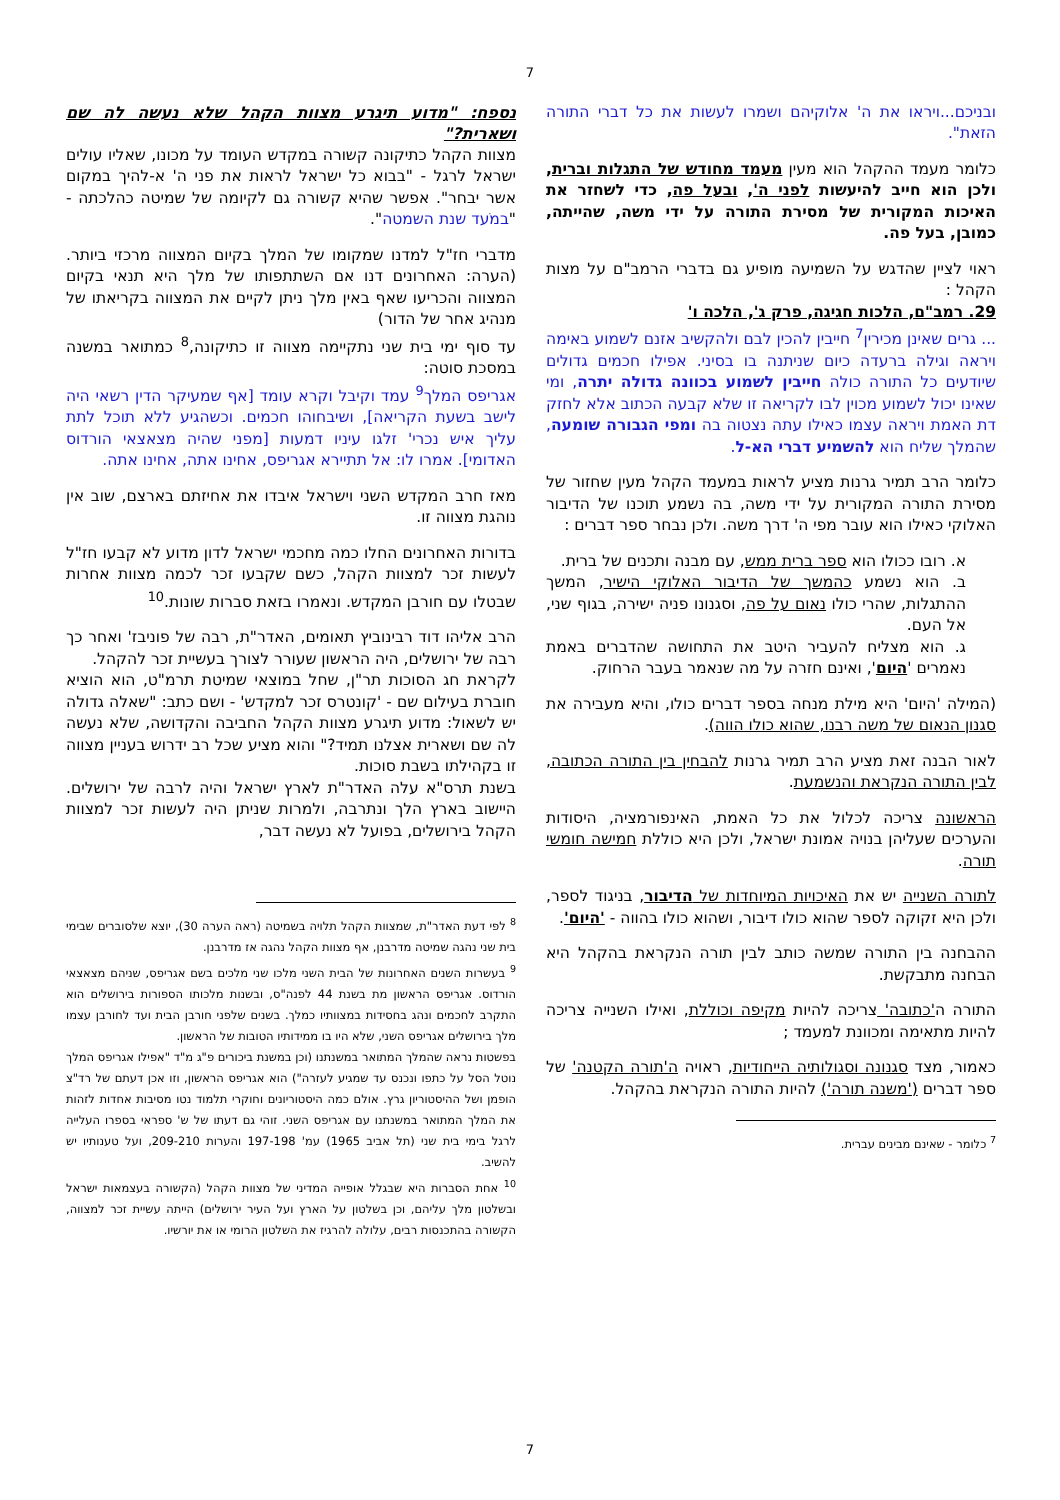7
ובניכם...ויראו את ה' אלוקיהם ושמרו לעשות את כל דברי התורה הזאת".
כלומר מעמד ההקהל הוא מעין מעמד מחודש של התגלות וברית, ולכן הוא חייב להיעשות לפני ה', ובעל פה, כדי לשחזר את האיכות המקורית של מסירת התורה על ידי משה, שהייתה, כמובן, בעל פה.
ראוי לציין שהדגש על השמיעה מופיע גם בדברי הרמב"ם על מצות הקהל :
29. רמב"ם, הלכות חגיגה, פרק ג', הלכה ו'
... גרים שאינן מכירין<sup>7</sup> חייבין להכין לבם ולהקשיב אזנם לשמוע באימה ויראה וגילה ברעדה כיום שניתנה בו בסיני. אפילו חכמים גדולים שיודעים כל התורה כולה חייבין לשמוע בכוונה גדולה יתרה, ומי שאינו יכול לשמוע מכוין לבו לקריאה זו שלא קבעה הכתוב אלא לחזק דת האמת ויראה עצמו כאילו עתה נצטוה בה ומפי הגבורה שומעה, שהמלך שליח הוא להשמיע דברי הא-ל.
כלומר הרב תמיר גרנות מציע לראות במעמד הקהל מעין שחזור של מסירת התורה המקורית על ידי משה, בה נשמע תוכנו של הדיבור האלוקי כאילו הוא עובר מפי ה' דרך משה. ולכן נבחר ספר דברים :
א. רובו ככולו הוא ספר ברית ממש, עם מבנה ותכנים של ברית.
ב. הוא נשמע כהמשך של הדיבור האלוקי הישיר, המשך ההתגלות, שהרי כולו נאום על פה, וסגנונו פניה ישירה, בגוף שני, אל העם.
ג. הוא מצליח להעביר היטב את התחושה שהדברים באמת נאמרים 'היום', ואינם חזרה על מה שנאמר בעבר הרחוק.
(המילה 'היום' היא מילת מנחה בספר דברים כולו, והיא מעבירה את סגנון הנאום של משה רבנו, שהוא כולו הווה).
לאור הבנה זאת מציע הרב תמיר גרנות להבחין בין התורה הכתובה, לבין התורה הנקראת והנשמעת.
הראשונה צריכה לכלול את כל האמת, האינפורמציה, היסודות והערכים שעליהן בנויה אמונת ישראל, ולכן היא כוללת חמישה חומשי תורה.
לתורה השנייה יש את האיכויות המיוחדות של הדיבור, בניגוד לספר, ולכן היא זקוקה לספר שהוא כולו דיבור, ושהוא כולו בהווה - 'היום'.
ההבחנה בין התורה שמשה כותב לבין תורה הנקראת בהקהל היא הבחנה מתבקשת.
התורה ה'כתובה' צריכה להיות מקיפה וכוללת, ואילו השנייה צריכה להיות מתאימה ומכוונת למעמד ;
כאמור, מצד סגנונה וסגולותיה הייחודיות, ראויה ה'תורה הקטנה' של ספר דברים ('משנה תורה') להיות התורה הנקראת בהקהל.
<sup>7</sup> כלומר - שאינם מבינים עברית.
נספח: "מדוע תיגרע מצוות הקהל שלא נעשה לה שם ושארית?"
מצוות הקהל כתיקונה קשורה במקדש העומד על מכונו, שאליו עולים ישראל לרגל - "בבוא כל ישראל לראות את פני ה' א-להיך במקום אשר יבחר". אפשר שהיא קשורה גם לקיומה של שמיטה כהלכתה - "במֹעד שנת השמטה".
מדברי חז"ל למדנו שמקומו של המלך בקיום המצווה מרכזי ביותר. (הערה: האחרונים דנו אם השתתפותו של מלך היא תנאי בקיום המצווה והכריעו שאף באין מלך ניתן לקיים את המצווה בקריאתו של מנהיג אחר של הדור)
עד סוף ימי בית שני נתקיימה מצווה זו כתיקונה,<sup>8</sup> כמתואר במשנה במסכת סוטה:
אגריפס המלך<sup>9</sup> עמד וקיבל וקרא עומד [אף שמעיקר הדין רשאי היה לישב בשעת הקריאה], ושיבחוהו חכמים. וכשהגיע ללא תוכל לתת עליך איש נכרי' זלגו עיניו דמעות [מפני שהיה מצאצאי הורדוס האדומי]. אמרו לו: אל תתיירא אגריפס, אחינו אתה, אחינו אתה.
מאז חרב המקדש השני וישראל איבדו את אחיזתם בארצם, שוב אין נוהגת מצווה זו.
בדורות האחרונים החלו כמה מחכמי ישראל לדון מדוע לא קבעו חז"ל לעשות זכר למצוות הקהל, כשם שקבעו זכר לכמה מצוות אחרות שבטלו עם חורבן המקדש. ונאמרו בזאת סברות שונות.<sup>10</sup>
הרב אליהו דוד רבינוביץ תאומים, האדר"ת, רבה של פוניבז' ואחר כך רבה של ירושלים, היה הראשון שעורר לצורך בעשיית זכר להקהל.
לקראת חג הסוכות תר"ן, שחל במוצאי שמיטת תרמ"ט, הוא הוציא חוברת בעילום שם - 'קונטרס זכר למקדש' - ושם כתב: "שאלה גדולה יש לשאול: מדוע תיגרע מצוות הקהל החביבה והקדושה, שלא נעשה לה שם ושארית אצלנו תמיד?" והוא מציע שכל רב ידרוש בעניין מצווה זו בקהילתו בשבת סוכות.
בשנת תרס"א עלה האדר"ת לארץ ישראל והיה לרבה של ירושלים. היישוב בארץ הלך ונתרבה, ולמרות שניתן היה לעשות זכר למצוות הקהל בירושלים, בפועל לא נעשה דבר,
<sup>8</sup> לפי דעת האדר"ת, שמצוות הקהל תלויה בשמיטה (ראה הערה 30), יוצא שלסוברים שבימי בית שני נהגה שמיטה מדרבנן, אף מצוות הקהל נהגה אז מדרבנן.
<sup>9</sup> בעשרות השנים האחרונות של הבית השני מלכו שני מלכים בשם אגריפס, שניהם מצאצאי הורדוס. אגריפס הראשון מת בשנת 44 לפנה"ס, ובשנות מלכותו הספורות בירושלים הוא התקרב לחכמים ונהג בחסידות במצוותיו כמלך. בשנים שלפני חורבן הבית ועד לחורבן עצמו מלך בירושלים אגריפס השני, שלא היו בו ממידותיו הטובות של הראשון.
בפשטות נראה שהמלך המתואר במשנתנו (וכן במשנת ביכורים פ"ג מ"ד "אפילו אגריפס המלך נוטל הסל על כתפו ונכנס עד שמגיע לעזרה") הוא אגריפס הראשון, וזו אכן דעתם של רד"צ הופמן ושל ההיסטוריון גרץ. אולם כמה היסטוריונים וחוקרי תלמוד נטו מסיבות אחדות לזהות את המלך המתואר במשנתנו עם אגריפס השני. זוהי גם דעתו של ש' ספראי בספרו העלייה לרגל בימי בית שני (תל אביב 1965) עמ' 197-198 והערות 209-210, ועל טענותיו יש להשיב.
<sup>10</sup> אחת הסברות היא שבגלל אופייה המדיני של מצוות הקהל (הקשורה בעצמאות ישראל ובשלטון מלך עליהם, וכן בשלטון על הארץ ועל העיר ירושלים) הייתה עשיית זכר למצווה, הקשורה בהתכנסות רבים, עלולה להרגיז את השלטון הרומי או את יורשיו.
7